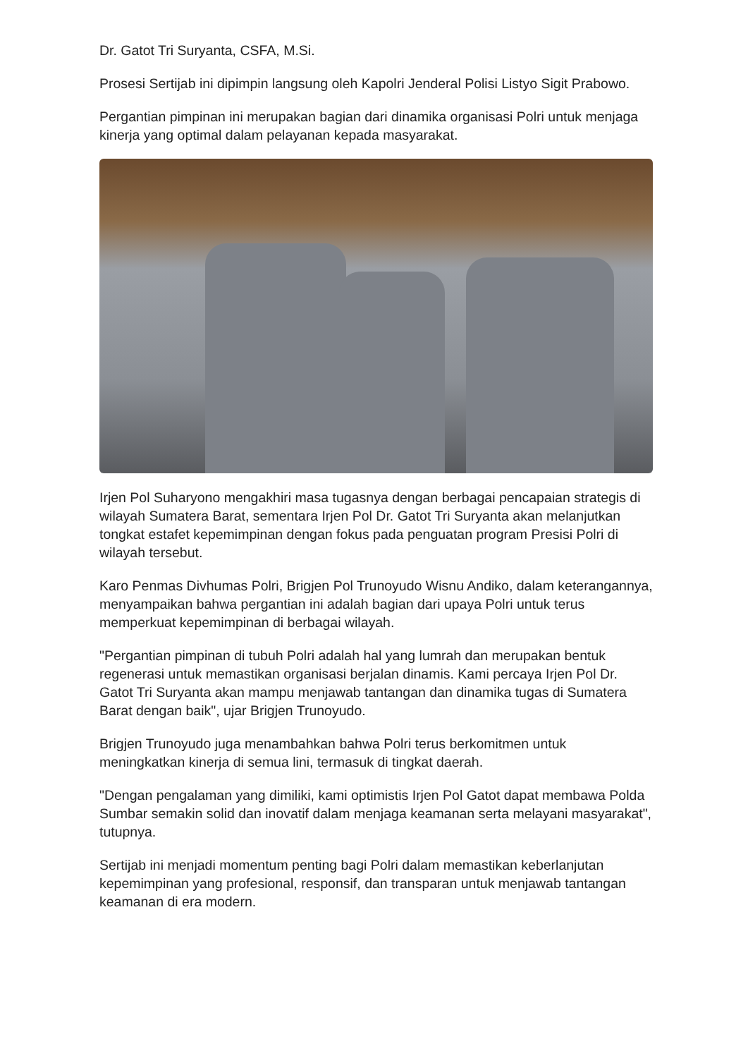Dr. Gatot Tri Suryanta, CSFA, M.Si.
Prosesi Sertijab ini dipimpin langsung oleh Kapolri Jenderal Polisi Listyo Sigit Prabowo.
Pergantian pimpinan ini merupakan bagian dari dinamika organisasi Polri untuk menjaga kinerja yang optimal dalam pelayanan kepada masyarakat.
Irjen Pol Suharyono mengakhiri masa tugasnya dengan berbagai pencapaian strategis di wilayah Sumatera Barat, sementara Irjen Pol Dr. Gatot Tri Suryanta akan melanjutkan tongkat estafet kepemimpinan dengan fokus pada penguatan program Presisi Polri di wilayah tersebut.
Karo Penmas Divhumas Polri, Brigjen Pol Trunoyudo Wisnu Andiko, dalam keterangannya, menyampaikan bahwa pergantian ini adalah bagian dari upaya Polri untuk terus memperkuat kepemimpinan di berbagai wilayah.
"Pergantian pimpinan di tubuh Polri adalah hal yang lumrah dan merupakan bentuk regenerasi untuk memastikan organisasi berjalan dinamis. Kami percaya Irjen Pol Dr. Gatot Tri Suryanta akan mampu menjawab tantangan dan dinamika tugas di Sumatera Barat dengan baik", ujar Brigjen Trunoyudo.
Brigjen Trunoyudo juga menambahkan bahwa Polri terus berkomitmen untuk meningkatkan kinerja di semua lini, termasuk di tingkat daerah.
"Dengan pengalaman yang dimiliki, kami optimistis Irjen Pol Gatot dapat membawa Polda Sumbar semakin solid dan inovatif dalam menjaga keamanan serta melayani masyarakat", tutupnya.
Sertijab ini menjadi momentum penting bagi Polri dalam memastikan keberlanjutan kepemimpinan yang profesional, responsif, dan transparan untuk menjawab tantangan keamanan di era modern.